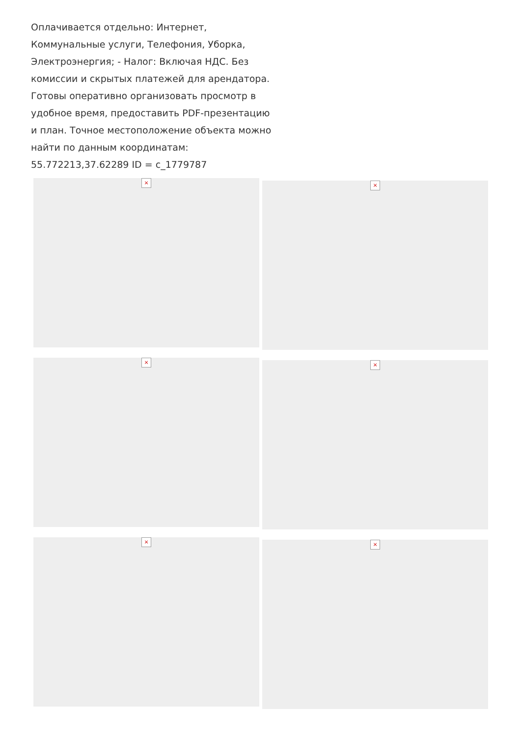Оплачивается отдельно: Интернет, Коммунальные услуги, Телефония, Уборка, Электроэнергия; - Налог: Включая НДС. Без комиссии и скрытых платежей для арендатора. Готовы оперативно организовать просмотр в удобное время, предоставить PDF-презентацию и план. Точное местоположение объекта можно найти по данным координатам: 55.772213,37.62289 ID = c_1779787
×
×
×
×
×
×